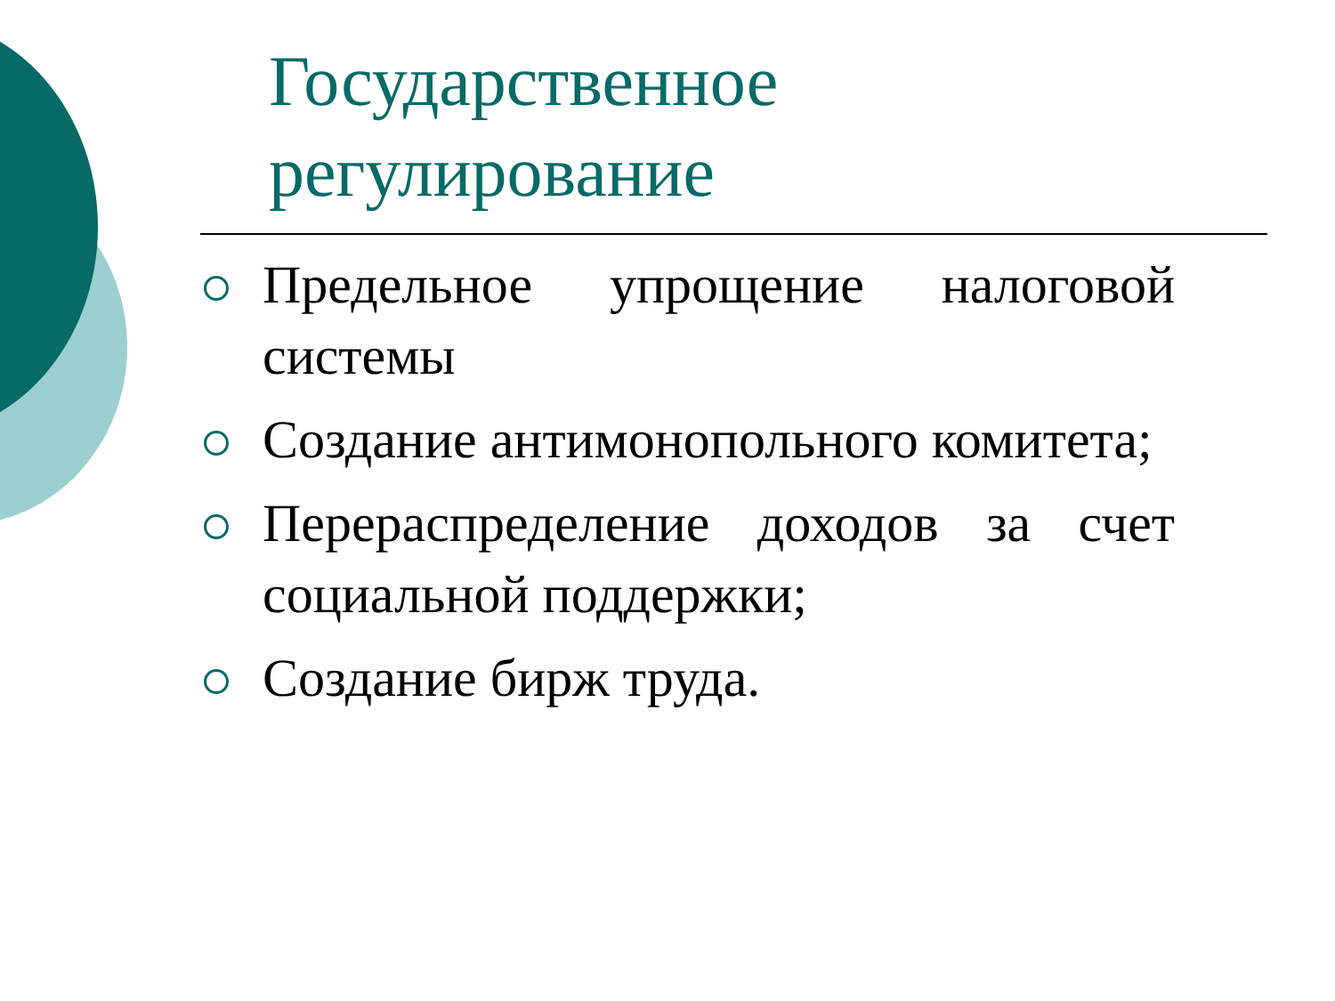Государственное
регулирование
Предельное упрощение налоговой системы
Создание антимонопольного комитета;
Перераспределение доходов за счет социальной поддержки;
Создание бирж труда.